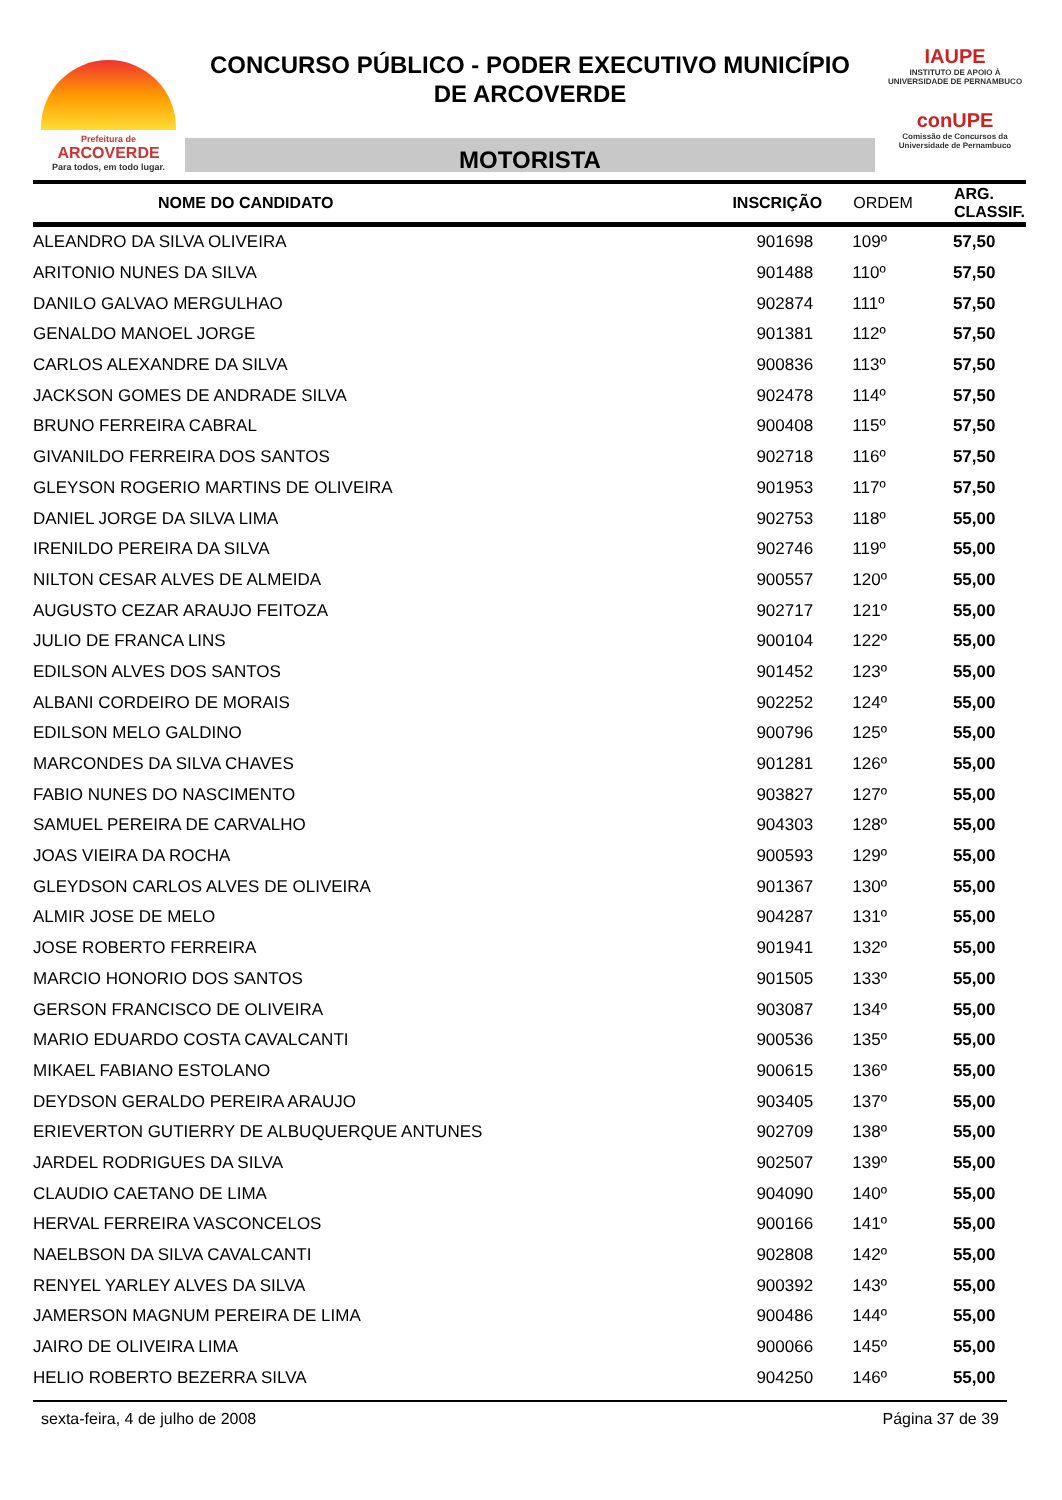Prefeitura de
ARCOVERDE
Para todos, em todo lugar.
CONCURSO PÚBLICO - PODER EXECUTIVO MUNICÍPIO
DE ARCOVERDE
MOTORISTA
IAUPE
INSTITUTO DE APOIO À UNIVERSIDADE DE PERNAMBUCO
conUPE
Comissão de Concursos da Universidade de Pernambuco
| NOME DO CANDIDATO | INSCRIÇÃO | ORDEM | ARG. CLASSIF. |
| --- | --- | --- | --- |
| ALEANDRO DA SILVA OLIVEIRA | 901698 | 109º | 57,50 |
| ARITONIO NUNES DA SILVA | 901488 | 110º | 57,50 |
| DANILO GALVAO MERGULHAO | 902874 | 111º | 57,50 |
| GENALDO MANOEL JORGE | 901381 | 112º | 57,50 |
| CARLOS ALEXANDRE DA SILVA | 900836 | 113º | 57,50 |
| JACKSON GOMES DE ANDRADE SILVA | 902478 | 114º | 57,50 |
| BRUNO FERREIRA CABRAL | 900408 | 115º | 57,50 |
| GIVANILDO FERREIRA DOS SANTOS | 902718 | 116º | 57,50 |
| GLEYSON ROGERIO MARTINS DE OLIVEIRA | 901953 | 117º | 57,50 |
| DANIEL JORGE DA SILVA LIMA | 902753 | 118º | 55,00 |
| IRENILDO PEREIRA DA SILVA | 902746 | 119º | 55,00 |
| NILTON CESAR ALVES DE ALMEIDA | 900557 | 120º | 55,00 |
| AUGUSTO CEZAR ARAUJO FEITOZA | 902717 | 121º | 55,00 |
| JULIO DE FRANCA LINS | 900104 | 122º | 55,00 |
| EDILSON ALVES DOS SANTOS | 901452 | 123º | 55,00 |
| ALBANI CORDEIRO DE MORAIS | 902252 | 124º | 55,00 |
| EDILSON MELO GALDINO | 900796 | 125º | 55,00 |
| MARCONDES DA SILVA CHAVES | 901281 | 126º | 55,00 |
| FABIO NUNES DO NASCIMENTO | 903827 | 127º | 55,00 |
| SAMUEL PEREIRA DE CARVALHO | 904303 | 128º | 55,00 |
| JOAS VIEIRA DA ROCHA | 900593 | 129º | 55,00 |
| GLEYDSON CARLOS ALVES DE OLIVEIRA | 901367 | 130º | 55,00 |
| ALMIR JOSE DE MELO | 904287 | 131º | 55,00 |
| JOSE ROBERTO FERREIRA | 901941 | 132º | 55,00 |
| MARCIO HONORIO DOS SANTOS | 901505 | 133º | 55,00 |
| GERSON FRANCISCO DE OLIVEIRA | 903087 | 134º | 55,00 |
| MARIO EDUARDO COSTA CAVALCANTI | 900536 | 135º | 55,00 |
| MIKAEL FABIANO ESTOLANO | 900615 | 136º | 55,00 |
| DEYDSON GERALDO PEREIRA ARAUJO | 903405 | 137º | 55,00 |
| ERIEVERTON GUTIERRY DE ALBUQUERQUE ANTUNES | 902709 | 138º | 55,00 |
| JARDEL RODRIGUES DA SILVA | 902507 | 139º | 55,00 |
| CLAUDIO CAETANO DE LIMA | 904090 | 140º | 55,00 |
| HERVAL FERREIRA VASCONCELOS | 900166 | 141º | 55,00 |
| NAELBSON DA SILVA CAVALCANTI | 902808 | 142º | 55,00 |
| RENYEL YARLEY ALVES DA SILVA | 900392 | 143º | 55,00 |
| JAMERSON MAGNUM PEREIRA DE LIMA | 900486 | 144º | 55,00 |
| JAIRO DE OLIVEIRA LIMA | 900066 | 145º | 55,00 |
| HELIO ROBERTO BEZERRA SILVA | 904250 | 146º | 55,00 |
sexta-feira, 4 de julho de 2008 Página 37 de 39